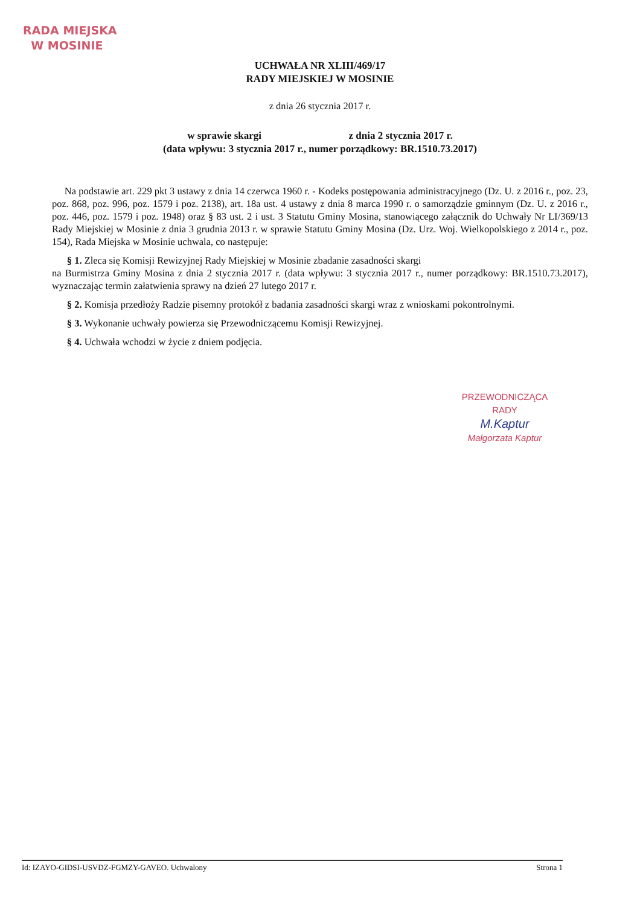RADA MIEJSKA
W MOSINIE
UCHWAŁA NR XLIII/469/17
RADY MIEJSKIEJ W MOSINIE
z dnia 26 stycznia 2017 r.
w sprawie skargi z dnia 2 stycznia 2017 r.
(data wpływu: 3 stycznia 2017 r., numer porządkowy: BR.1510.73.2017)
Na podstawie art. 229 pkt 3 ustawy z dnia 14 czerwca 1960 r. - Kodeks postępowania administracyjnego (Dz. U. z 2016 r., poz. 23, poz. 868, poz. 996, poz. 1579 i poz. 2138), art. 18a ust. 4 ustawy z dnia 8 marca 1990 r. o samorządzie gminnym (Dz. U. z 2016 r., poz. 446, poz. 1579 i poz. 1948) oraz § 83 ust. 2 i ust. 3 Statutu Gminy Mosina, stanowiącego załącznik do Uchwały Nr LI/369/13 Rady Miejskiej w Mosinie z dnia 3 grudnia 2013 r. w sprawie Statutu Gminy Mosina (Dz. Urz. Woj. Wielkopolskiego z 2014 r., poz. 154), Rada Miejska w Mosinie uchwala, co następuje:
§ 1. Zleca się Komisji Rewizyjnej Rady Miejskiej w Mosinie zbadanie zasadności skargi
na Burmistrza Gminy Mosina z dnia 2 stycznia 2017 r. (data wpływu: 3 stycznia 2017 r., numer porządkowy: BR.1510.73.2017), wyznaczając termin załatwienia sprawy na dzień 27 lutego 2017 r.
§ 2. Komisja przedłoży Radzie pisemny protokół z badania zasadności skargi wraz z wnioskami pokontrolnymi.
§ 3. Wykonanie uchwały powierza się Przewodniczącemu Komisji Rewizyjnej.
§ 4. Uchwała wchodzi w życie z dniem podjęcia.
PRZEWODNICZĄCA RADY
M.Kaptur
Małgorzata Kaptur
Id: IZAYO-GIDSI-USVDZ-FGMZY-GAVEO. Uchwalony Strona 1